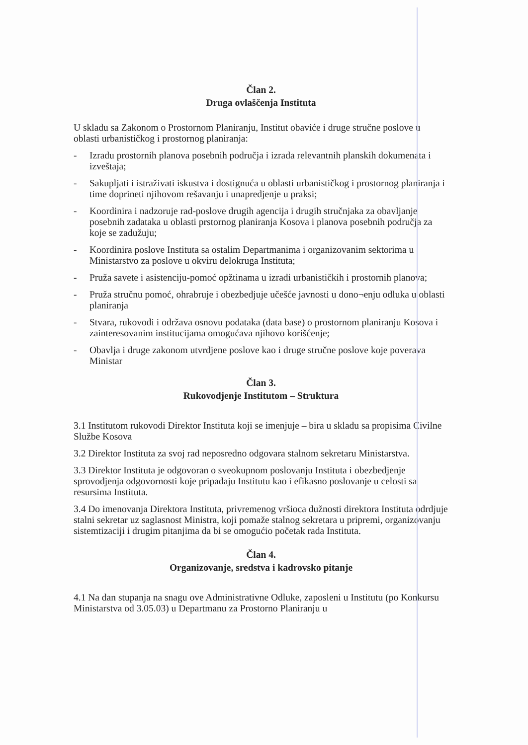Član 2.
Druga ovlaščenja Instituta
U skladu sa Zakonom o Prostornom Planiranju, Institut obaviće i druge stručne poslove u oblasti urbanističkog i prostornog planiranja:
- Izradu prostornih planova posebnih područja i izrada relevantnih planskih dokumenata i izveštaja;
- Sakupljati i istraživati iskustva i dostignuća u oblasti urbanističkog i prostornog planiranja i time doprineti njihovom rešavanju i unapredjenje u praksi;
- Koordinira i nadzoruje rad-poslove drugih agencija i drugih stručnjaka za obavljanje posebnih zadataka u oblasti prstornog planiranja Kosova i planova posebnih područja za koje se zadužuju;
- Koordinira poslove Instituta sa ostalim Departmanima i organizovanim sektorima u Ministarstvo za poslove u okviru delokruga Instituta;
- Pruža savete i asistenciju-pomoć opžtinama u izradi urbanističkih i prostornih planova;
- Pruža stručnu pomoć, ohrabruje i obezbedjuje učešće javnosti u dono¬enju odluka u oblasti planiranja
- Stvara, rukovodi i održava osnovu podataka (data base) o prostornom planiranju Kosova i zainteresovanim institucijama omogućava njihovo korišćenje;
- Obavlja i druge zakonom utvrdjene poslove kao i druge stručne poslove koje poverava Ministar
Član 3.
Rukovodjenje Institutom – Struktura
3.1 Institutom rukovodi Direktor Instituta koji se imenjuje – bira u skladu sa propisima Civilne Službe Kosova
3.2 Direktor Instituta za svoj rad neposredno odgovara stalnom sekretaru Ministarstva.
3.3 Direktor Instituta je odgovoran o sveokupnom poslovanju Instituta i obezbedjenje sprovodjenja odgovornosti koje pripadaju Institutu kao i efikasno poslovanje u celosti sa resursima Instituta.
3.4 Do imenovanja Direktora Instituta, privremenog vršioca dužnosti direktora Instituta odrdjuje stalni sekretar uz saglasnost Ministra, koji pomaže stalnog sekretara u pripremi, organizovanju sistemtizaciji i drugim pitanjima da bi se omogućio početak rada Instituta.
Član 4.
Organizovanje, sredstva i kadrovsko pitanje
4.1 Na dan stupanja na snagu ove Administrativne Odluke, zaposleni u Institutu (po Konkursu Ministarstva od 3.05.03) u Departmanu za Prostorno Planiranju u